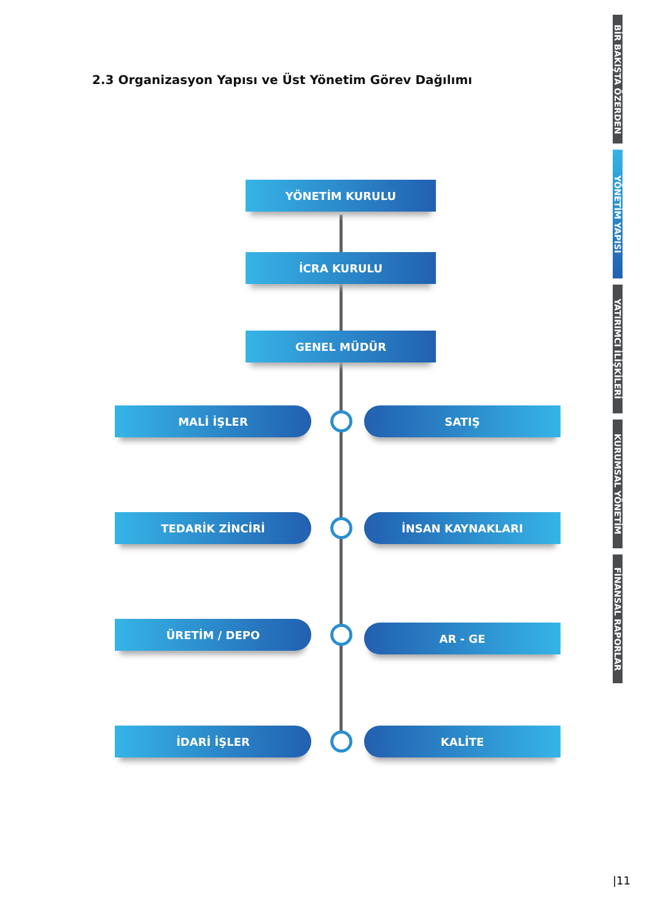2.3 Organizasyon Yapısı ve Üst Yönetim Görev Dağılımı
YÖNETİM KURULU
İCRA KURULU
GENEL MÜDÜR
MALİ İŞLER SATIŞ
TEDARİK ZİNCİRİ İNSAN KAYNAKLARI
ÜRETİM / DEPO AR - GE
İDARİ İŞLER KALİTE
BİR BAKIŞTA ÖZERDEN
YÖNETİM YAPISI
YATIRIMCI İLİŞKİLERİ
KURUMSAL YÖNETİM
FİNANSAL RAPORLAR
|11